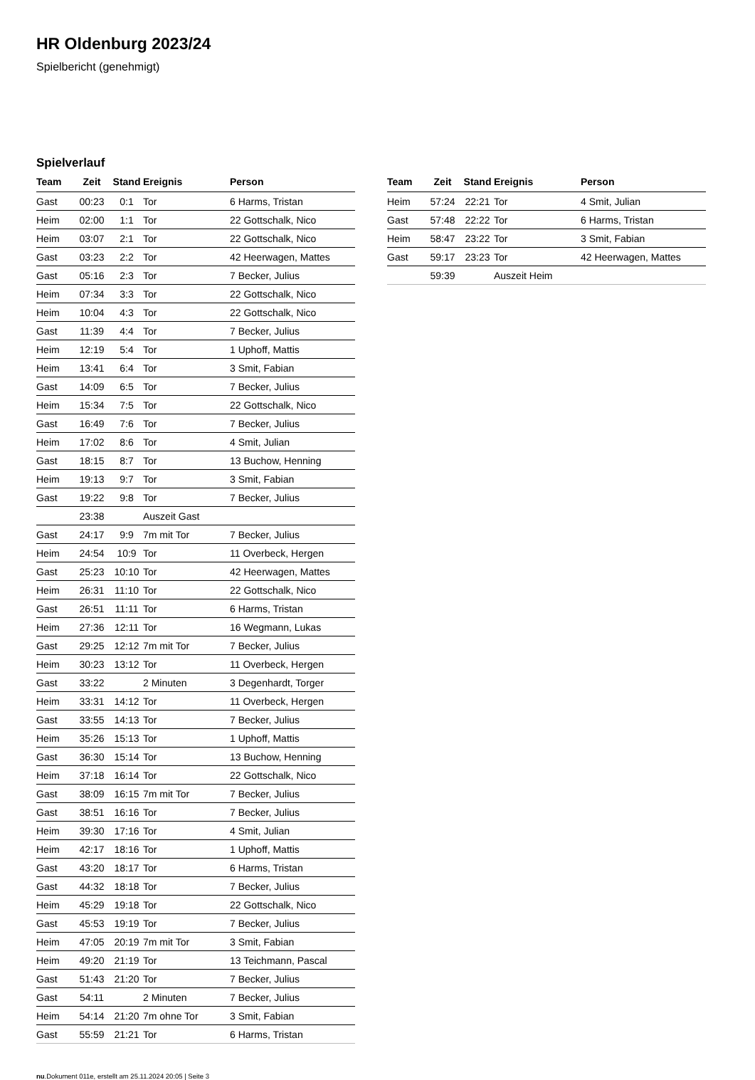HR Oldenburg 2023/24
Spielbericht (genehmigt)
Spielverlauf
| Team | Zeit | Stand | Ereignis | Person |
| --- | --- | --- | --- | --- |
| Gast | 00:23 | 0:1 | Tor | 6 Harms, Tristan |
| Heim | 02:00 | 1:1 | Tor | 22 Gottschalk, Nico |
| Heim | 03:07 | 2:1 | Tor | 22 Gottschalk, Nico |
| Gast | 03:23 | 2:2 | Tor | 42 Heerwagen, Mattes |
| Gast | 05:16 | 2:3 | Tor | 7 Becker, Julius |
| Heim | 07:34 | 3:3 | Tor | 22 Gottschalk, Nico |
| Heim | 10:04 | 4:3 | Tor | 22 Gottschalk, Nico |
| Gast | 11:39 | 4:4 | Tor | 7 Becker, Julius |
| Heim | 12:19 | 5:4 | Tor | 1 Uphoff, Mattis |
| Heim | 13:41 | 6:4 | Tor | 3 Smit, Fabian |
| Gast | 14:09 | 6:5 | Tor | 7 Becker, Julius |
| Heim | 15:34 | 7:5 | Tor | 22 Gottschalk, Nico |
| Gast | 16:49 | 7:6 | Tor | 7 Becker, Julius |
| Heim | 17:02 | 8:6 | Tor | 4 Smit, Julian |
| Gast | 18:15 | 8:7 | Tor | 13 Buchow, Henning |
| Heim | 19:13 | 9:7 | Tor | 3 Smit, Fabian |
| Gast | 19:22 | 9:8 | Tor | 7 Becker, Julius |
| | 23:38 | | Auszeit Gast | |
| Gast | 24:17 | 9:9 | 7m mit Tor | 7 Becker, Julius |
| Heim | 24:54 | 10:9 | Tor | 11 Overbeck, Hergen |
| Gast | 25:23 | 10:10 | Tor | 42 Heerwagen, Mattes |
| Heim | 26:31 | 11:10 | Tor | 22 Gottschalk, Nico |
| Gast | 26:51 | 11:11 | Tor | 6 Harms, Tristan |
| Heim | 27:36 | 12:11 | Tor | 16 Wegmann, Lukas |
| Gast | 29:25 | 12:12 | 7m mit Tor | 7 Becker, Julius |
| Heim | 30:23 | 13:12 | Tor | 11 Overbeck, Hergen |
| Gast | 33:22 | | 2 Minuten | 3 Degenhardt, Torger |
| Heim | 33:31 | 14:12 | Tor | 11 Overbeck, Hergen |
| Gast | 33:55 | 14:13 | Tor | 7 Becker, Julius |
| Heim | 35:26 | 15:13 | Tor | 1 Uphoff, Mattis |
| Gast | 36:30 | 15:14 | Tor | 13 Buchow, Henning |
| Heim | 37:18 | 16:14 | Tor | 22 Gottschalk, Nico |
| Gast | 38:09 | 16:15 | 7m mit Tor | 7 Becker, Julius |
| Gast | 38:51 | 16:16 | Tor | 7 Becker, Julius |
| Heim | 39:30 | 17:16 | Tor | 4 Smit, Julian |
| Heim | 42:17 | 18:16 | Tor | 1 Uphoff, Mattis |
| Gast | 43:20 | 18:17 | Tor | 6 Harms, Tristan |
| Gast | 44:32 | 18:18 | Tor | 7 Becker, Julius |
| Heim | 45:29 | 19:18 | Tor | 22 Gottschalk, Nico |
| Gast | 45:53 | 19:19 | Tor | 7 Becker, Julius |
| Heim | 47:05 | 20:19 | 7m mit Tor | 3 Smit, Fabian |
| Heim | 49:20 | 21:19 | Tor | 13 Teichmann, Pascal |
| Gast | 51:43 | 21:20 | Tor | 7 Becker, Julius |
| Gast | 54:11 | | 2 Minuten | 7 Becker, Julius |
| Heim | 54:14 | 21:20 | 7m ohne Tor | 3 Smit, Fabian |
| Gast | 55:59 | 21:21 | Tor | 6 Harms, Tristan |
| Team | Zeit | Stand | Ereignis | Person |
| --- | --- | --- | --- | --- |
| Heim | 57:24 | 22:21 | Tor | 4 Smit, Julian |
| Gast | 57:48 | 22:22 | Tor | 6 Harms, Tristan |
| Heim | 58:47 | 23:22 | Tor | 3 Smit, Fabian |
| Gast | 59:17 | 23:23 | Tor | 42 Heerwagen, Mattes |
| | 59:39 | | Auszeit Heim | |
nu.Dokument 011e, erstellt am 25.11.2024 20:05 | Seite 3